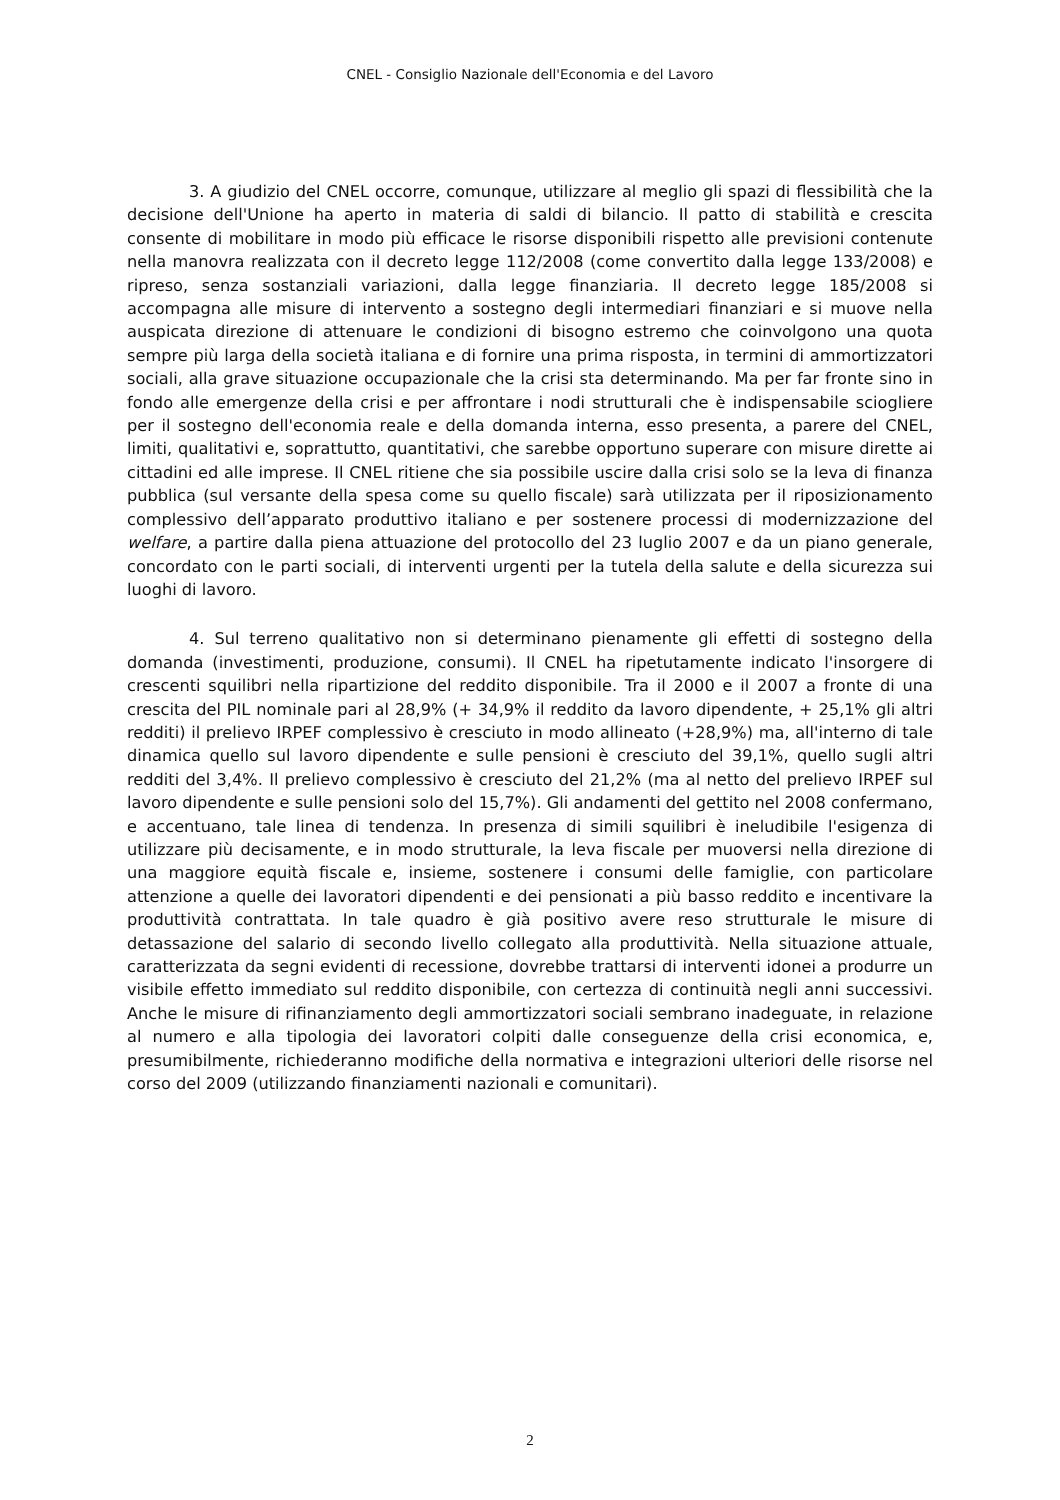CNEL - Consiglio Nazionale dell'Economia e del Lavoro
3. A giudizio del CNEL occorre, comunque, utilizzare al meglio gli spazi di flessibilità che la decisione dell'Unione ha aperto in materia di saldi di bilancio. Il patto di stabilità e crescita consente di mobilitare in modo più efficace le risorse disponibili rispetto alle previsioni contenute nella manovra realizzata con il decreto legge 112/2008 (come convertito dalla legge 133/2008) e ripreso, senza sostanziali variazioni, dalla legge finanziaria. Il decreto legge 185/2008 si accompagna alle misure di intervento a sostegno degli intermediari finanziari e si muove nella auspicata direzione di attenuare le condizioni di bisogno estremo che coinvolgono una quota sempre più larga della società italiana e di fornire una prima risposta, in termini di ammortizzatori sociali, alla grave situazione occupazionale che la crisi sta determinando. Ma per far fronte sino in fondo alle emergenze della crisi e per affrontare i nodi strutturali che è indispensabile sciogliere per il sostegno dell'economia reale e della domanda interna, esso presenta, a parere del CNEL, limiti, qualitativi e, soprattutto, quantitativi, che sarebbe opportuno superare con misure dirette ai cittadini ed alle imprese. Il CNEL ritiene che sia possibile uscire dalla crisi solo se la leva di finanza pubblica (sul versante della spesa come su quello fiscale) sarà utilizzata per il riposizionamento complessivo dell’apparato produttivo italiano e per sostenere processi di modernizzazione del welfare, a partire dalla piena attuazione del protocollo del 23 luglio 2007 e da un piano generale, concordato con le parti sociali, di interventi urgenti per la tutela della salute e della sicurezza sui luoghi di lavoro.
4. Sul terreno qualitativo non si determinano pienamente gli effetti di sostegno della domanda (investimenti, produzione, consumi). Il CNEL ha ripetutamente indicato l'insorgere di crescenti squilibri nella ripartizione del reddito disponibile. Tra il 2000 e il 2007 a fronte di una crescita del PIL nominale pari al 28,9% (+ 34,9% il reddito da lavoro dipendente, + 25,1% gli altri redditi) il prelievo IRPEF complessivo è cresciuto in modo allineato (+28,9%) ma, all'interno di tale dinamica quello sul lavoro dipendente e sulle pensioni è cresciuto del 39,1%, quello sugli altri redditi del 3,4%. Il prelievo complessivo è cresciuto del 21,2% (ma al netto del prelievo IRPEF sul lavoro dipendente e sulle pensioni solo del 15,7%). Gli andamenti del gettito nel 2008 confermano, e accentuano, tale linea di tendenza. In presenza di simili squilibri è ineludibile l'esigenza di utilizzare più decisamente, e in modo strutturale, la leva fiscale per muoversi nella direzione di una maggiore equità fiscale e, insieme, sostenere i consumi delle famiglie, con particolare attenzione a quelle dei lavoratori dipendenti e dei pensionati a più basso reddito e incentivare la produttività contrattata. In tale quadro è già positivo avere reso strutturale le misure di detassazione del salario di secondo livello collegato alla produttività. Nella situazione attuale, caratterizzata da segni evidenti di recessione, dovrebbe trattarsi di interventi idonei a produrre un visibile effetto immediato sul reddito disponibile, con certezza di continuità negli anni successivi. Anche le misure di rifinanziamento degli ammortizzatori sociali sembrano inadeguate, in relazione al numero e alla tipologia dei lavoratori colpiti dalle conseguenze della crisi economica, e, presumibilmente, richiederanno modifiche della normativa e integrazioni ulteriori delle risorse nel corso del 2009 (utilizzando finanziamenti nazionali e comunitari).
2